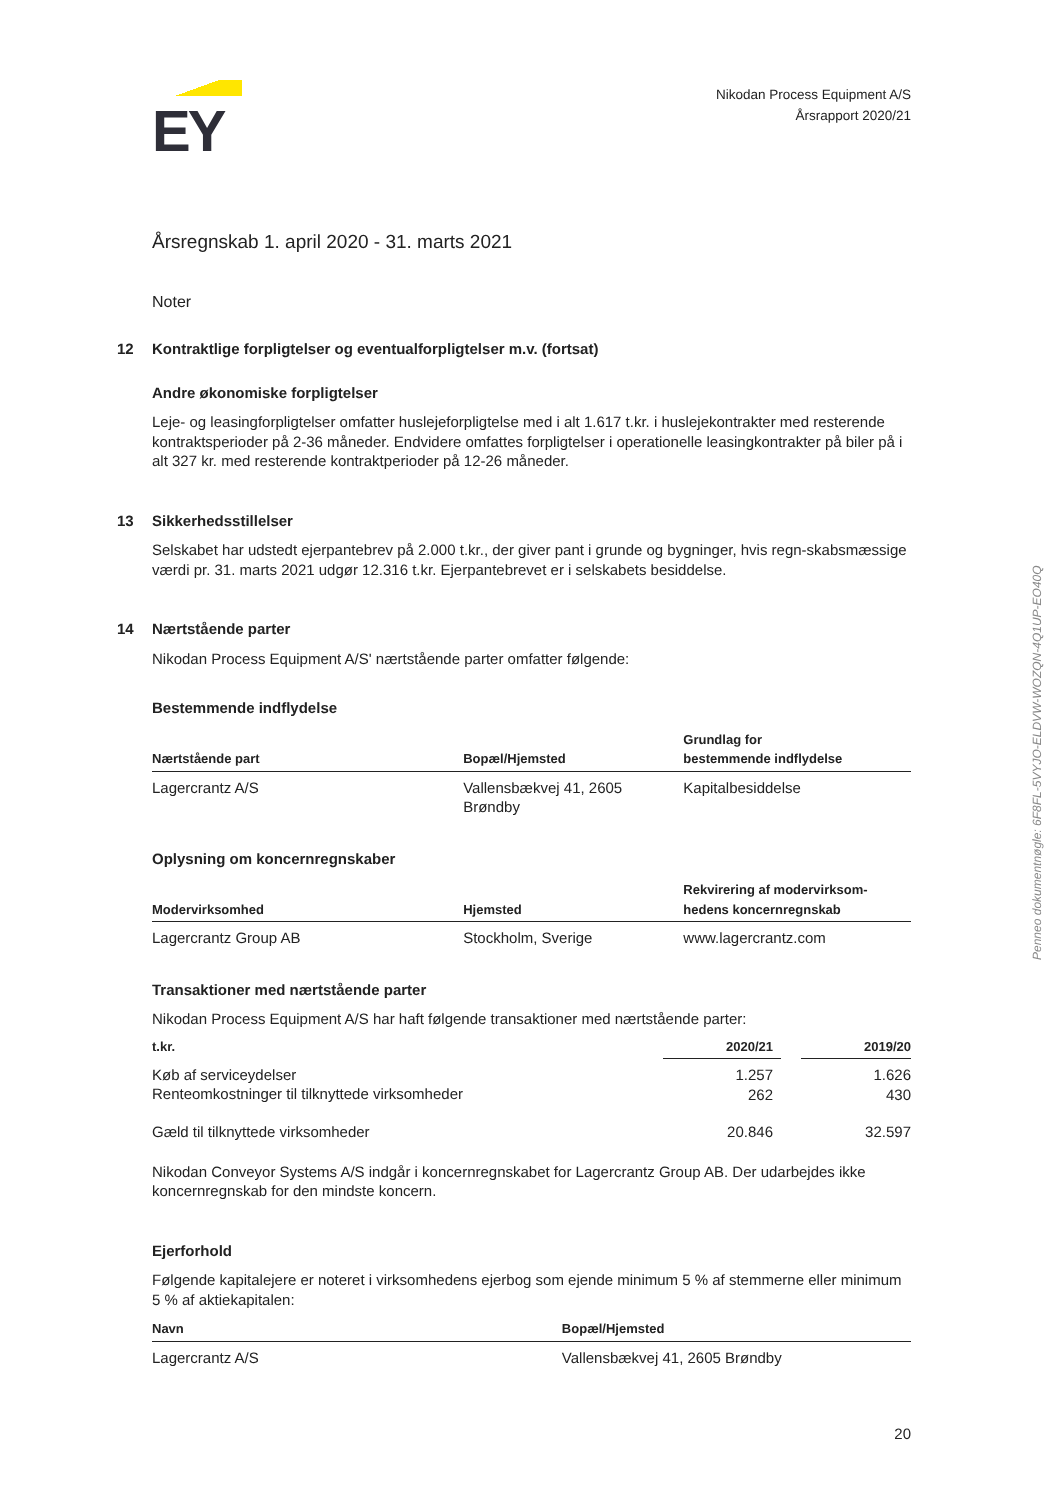EY
Nikodan Process Equipment A/S
Årsrapport 2020/21
Årsregnskab 1. april 2020 - 31. marts 2021
Noter
12 Kontraktlige forpligtelser og eventualforpligtelser m.v. (fortsat)
Andre økonomiske forpligtelser
Leje- og leasingforpligtelser omfatter huslejeforpligtelse med i alt 1.617 t.kr. i huslejekontrakter med resterende kontraktsperioder på 2-36 måneder. Endvidere omfattes forpligtelser i operationelle leasingkontrakter på biler på i alt 327 kr. med resterende kontraktperioder på 12-26 måneder.
13 Sikkerhedsstillelser
Selskabet har udstedt ejerpantebrev på 2.000 t.kr., der giver pant i grunde og bygninger, hvis regn-skabsmæssige værdi pr. 31. marts 2021 udgør 12.316 t.kr. Ejerpantebrevet er i selskabets besiddelse.
14 Nærtstående parter
Nikodan Process Equipment A/S' nærtstående parter omfatter følgende:
Bestemmende indflydelse
| Nærtstående part | Bopæl/Hjemsted | Grundlag for bestemmende indflydelse |
| --- | --- | --- |
| Lagercrantz A/S | Vallensbækvej 41, 2605 Brøndby | Kapitalbesiddelse |
Oplysning om koncernregnskaber
| Modervirksomhed | Hjemsted | Rekvirering af modervirksom- hedens koncernregnskab |
| --- | --- | --- |
| Lagercrantz Group AB | Stockholm, Sverige | www.lagercrantz.com |
Transaktioner med nærtstående parter
Nikodan Process Equipment A/S har haft følgende transaktioner med nærtstående parter:
| t.kr. | 2020/21 | | 2019/20 |
| --- | --- | --- | --- |
| Køb af serviceydelser Renteomkostninger til tilknyttede virksomheder | 1.257 262 | | 1.626 430 |
| Gæld til tilknyttede virksomheder | 20.846 | | 32.597 |
Nikodan Conveyor Systems A/S indgår i koncernregnskabet for Lagercrantz Group AB. Der udarbejdes ikke koncernregnskab for den mindste koncern.
Ejerforhold
Følgende kapitalejere er noteret i virksomhedens ejerbog som ejende minimum 5 % af stemmerne eller minimum 5 % af aktiekapitalen:
| Navn | Bopæl/Hjemsted |
| --- | --- |
| Lagercrantz A/S | Vallensbækvej 41, 2605 Brøndby |
Penneo dokumentnøgle: 6F8FL-5VYJO-ELDVW-WOZQN-4Q1UP-EO40Q
20